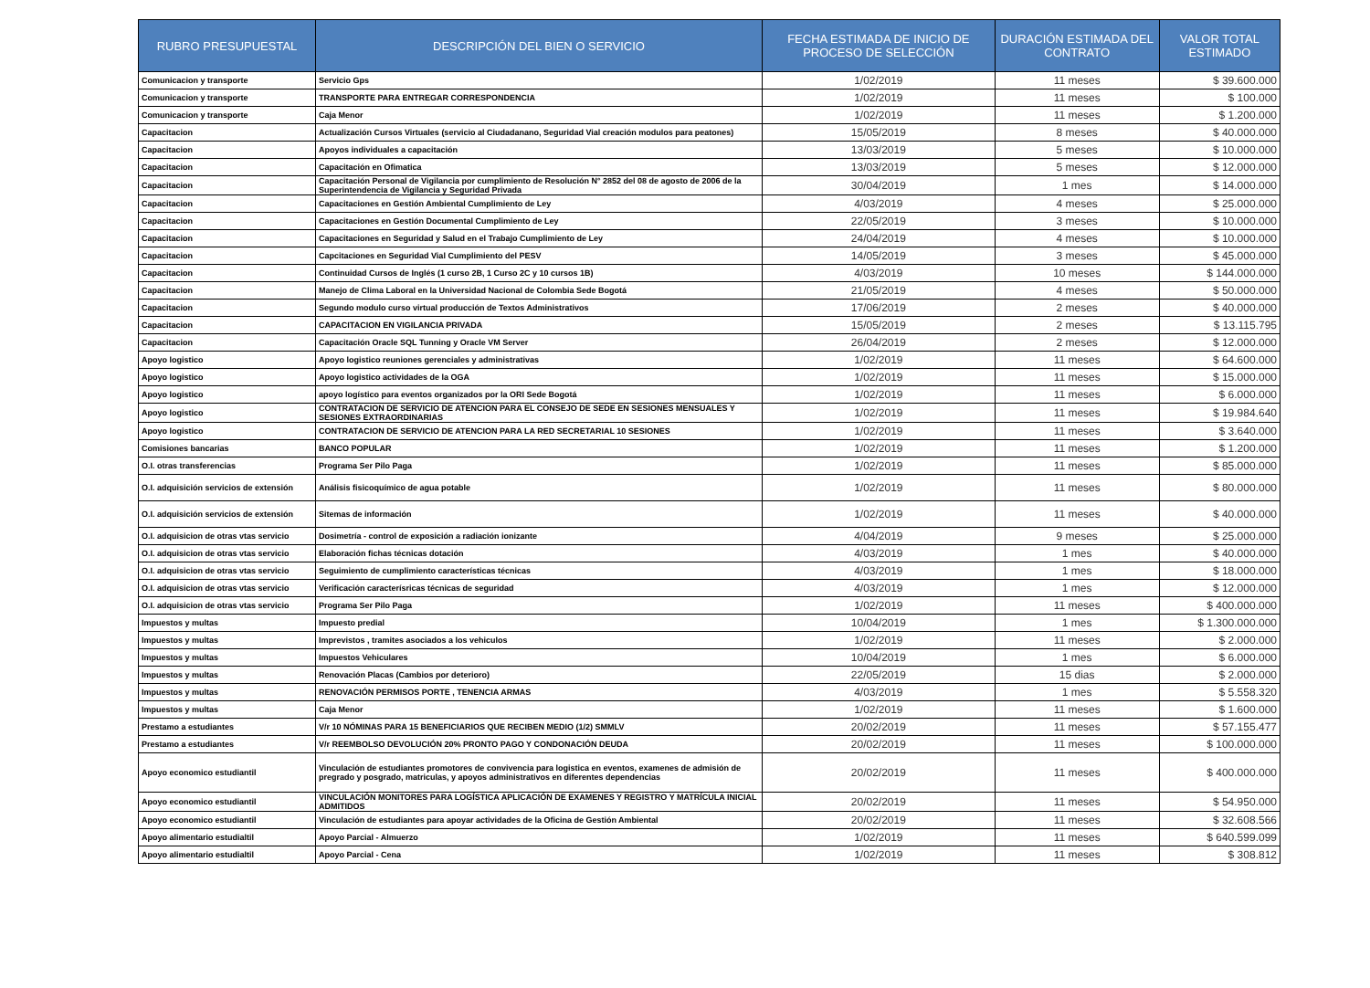| RUBRO PRESUPUESTAL | DESCRIPCIÓN DEL BIEN O SERVICIO | FECHA ESTIMADA DE INICIO DE PROCESO DE SELECCIÓN | DURACIÓN ESTIMADA DEL CONTRATO | VALOR TOTAL ESTIMADO |
| --- | --- | --- | --- | --- |
| Comunicacion y transporte | Servicio Gps | 1/02/2019 | 11 meses | $ 39.600.000 |
| Comunicacion y transporte | TRANSPORTE PARA ENTREGAR CORRESPONDENCIA | 1/02/2019 | 11 meses | $ 100.000 |
| Comunicacion y transporte | Caja Menor | 1/02/2019 | 11 meses | $ 1.200.000 |
| Capacitacion | Actualización Cursos Virtuales (servicio al Ciudadanano, Seguridad Vial creación modulos para peatones) | 15/05/2019 | 8 meses | $ 40.000.000 |
| Capacitacion | Apoyos individuales a capacitación | 13/03/2019 | 5 meses | $ 10.000.000 |
| Capacitacion | Capacitación en Ofimatica | 13/03/2019 | 5 meses | $ 12.000.000 |
| Capacitacion | Capacitación Personal de Vigilancia por cumplimiento de Resolución N° 2852 del 08 de agosto de 2006 de la Superintendencia de Vigilancia y Seguridad Privada | 30/04/2019 | 1 mes | $ 14.000.000 |
| Capacitacion | Capacitaciones en Gestión Ambiental Cumplimiento de Ley | 4/03/2019 | 4 meses | $ 25.000.000 |
| Capacitacion | Capacitaciones en Gestión Documental Cumplimiento de Ley | 22/05/2019 | 3 meses | $ 10.000.000 |
| Capacitacion | Capacitaciones en Seguridad y Salud en el Trabajo Cumplimiento de Ley | 24/04/2019 | 4 meses | $ 10.000.000 |
| Capacitacion | Capcitaciones en Seguridad Vial Cumplimiento del PESV | 14/05/2019 | 3 meses | $ 45.000.000 |
| Capacitacion | Continuidad Cursos de Inglés (1 curso 2B, 1 Curso 2C y 10 cursos 1B) | 4/03/2019 | 10 meses | $ 144.000.000 |
| Capacitacion | Manejo de Clima Laboral en la Universidad Nacional de Colombia Sede Bogotá | 21/05/2019 | 4 meses | $ 50.000.000 |
| Capacitacion | Segundo modulo curso virtual producción de Textos Administrativos | 17/06/2019 | 2 meses | $ 40.000.000 |
| Capacitacion | CAPACITACION EN VIGILANCIA PRIVADA | 15/05/2019 | 2 meses | $ 13.115.795 |
| Capacitacion | Capacitación Oracle SQL Tunning y Oracle VM Server | 26/04/2019 | 2 meses | $ 12.000.000 |
| Apoyo logistico | Apoyo logistico reuniones gerenciales y administrativas | 1/02/2019 | 11 meses | $ 64.600.000 |
| Apoyo logistico | Apoyo logistico actividades de la OGA | 1/02/2019 | 11 meses | $ 15.000.000 |
| Apoyo logistico | apoyo logístico para eventos organizados por la ORI Sede Bogotá | 1/02/2019 | 11 meses | $ 6.000.000 |
| Apoyo logistico | CONTRATACION DE SERVICIO DE ATENCION PARA EL CONSEJO DE SEDE EN SESIONES MENSUALES Y SESIONES EXTRAORDINARIAS | 1/02/2019 | 11 meses | $ 19.984.640 |
| Apoyo logistico | CONTRATACION DE SERVICIO DE ATENCION PARA LA RED SECRETARIAL 10 SESIONES | 1/02/2019 | 11 meses | $ 3.640.000 |
| Comisiones bancarias | BANCO POPULAR | 1/02/2019 | 11 meses | $ 1.200.000 |
| O.I. otras transferencias | Programa Ser Pilo Paga | 1/02/2019 | 11 meses | $ 85.000.000 |
| O.I. adquisición servicios de extensión | Análisis fisicoquímico de agua potable | 1/02/2019 | 11 meses | $ 80.000.000 |
| O.I. adquisición servicios de extensión | Sitemas de información | 1/02/2019 | 11 meses | $ 40.000.000 |
| O.I. adquisicion de otras vtas servicio | Dosimetría - control de exposición a radiación ionizante | 4/04/2019 | 9 meses | $ 25.000.000 |
| O.I. adquisicion de otras vtas servicio | Elaboración fichas técnicas dotación | 4/03/2019 | 1 mes | $ 40.000.000 |
| O.I. adquisicion de otras vtas servicio | Seguimiento de cumplimiento características técnicas | 4/03/2019 | 1 mes | $ 18.000.000 |
| O.I. adquisicion de otras vtas servicio | Verificación caracterísricas técnicas de seguridad | 4/03/2019 | 1 mes | $ 12.000.000 |
| O.I. adquisicion de otras vtas servicio | Programa Ser Pilo Paga | 1/02/2019 | 11 meses | $ 400.000.000 |
| Impuestos y multas | Impuesto predial | 10/04/2019 | 1 mes | $ 1.300.000.000 |
| Impuestos y multas | Imprevistos , tramites asociados a los vehiculos | 1/02/2019 | 11 meses | $ 2.000.000 |
| Impuestos y multas | Impuestos Vehiculares | 10/04/2019 | 1 mes | $ 6.000.000 |
| Impuestos y multas | Renovación Placas (Cambios por deterioro) | 22/05/2019 | 15 dias | $ 2.000.000 |
| Impuestos y multas | RENOVACIÓN PERMISOS PORTE , TENENCIA ARMAS | 4/03/2019 | 1 mes | $ 5.558.320 |
| Impuestos y multas | Caja Menor | 1/02/2019 | 11 meses | $ 1.600.000 |
| Prestamo a estudiantes | V/r 10 NÓMINAS PARA 15 BENEFICIARIOS QUE RECIBEN MEDIO (1/2) SMMLV | 20/02/2019 | 11 meses | $ 57.155.477 |
| Prestamo a estudiantes | V/r REEMBOLSO DEVOLUCIÓN 20% PRONTO PAGO Y CONDONACIÓN DEUDA | 20/02/2019 | 11 meses | $ 100.000.000 |
| Apoyo economico estudiantil | Vinculación de estudiantes promotores de convivencia para logistica en eventos, examenes de admisión de pregrado y posgrado, matriculas, y apoyos administrativos en diferentes dependencias | 20/02/2019 | 11 meses | $ 400.000.000 |
| Apoyo economico estudiantil | VINCULACIÓN MONITORES PARA LOGÍSTICA APLICACIÓN DE EXAMENES Y REGISTRO Y MATRÍCULA INICIAL ADMITIDOS | 20/02/2019 | 11 meses | $ 54.950.000 |
| Apoyo economico estudiantil | Vinculación de estudiantes para apoyar actividades de la Oficina de Gestión Ambiental | 20/02/2019 | 11 meses | $ 32.608.566 |
| Apoyo alimentario estudialtil | Apoyo Parcial - Almuerzo | 1/02/2019 | 11 meses | $ 640.599.099 |
| Apoyo alimentario estudialtil | Apoyo Parcial - Cena | 1/02/2019 | 11 meses | $ 308.812 |